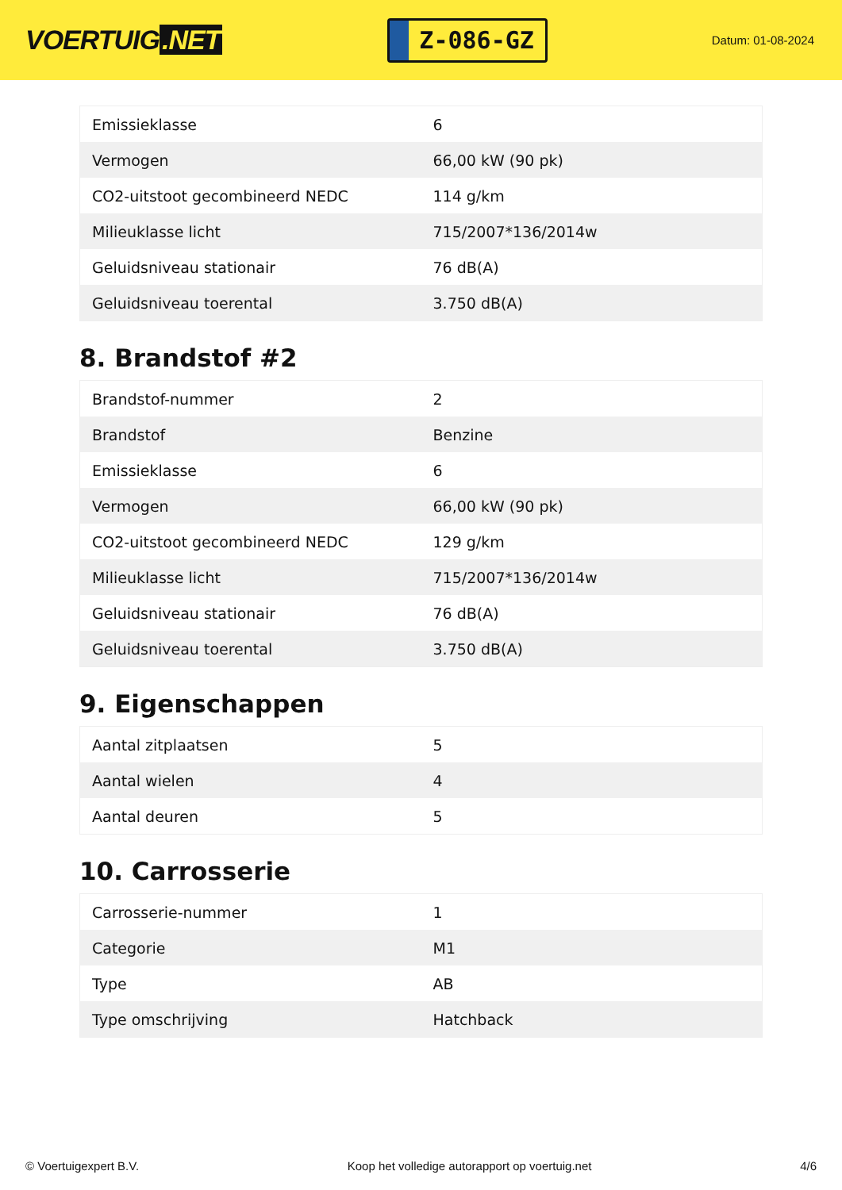VOERTUIG.NET
Z-086-GZ
Datum: 01-08-2024
| Emissieklasse | 6 |
| Vermogen | 66,00 kW (90 pk) |
| CO2-uitstoot gecombineerd NEDC | 114 g/km |
| Milieuklasse licht | 715/2007*136/2014w |
| Geluidsniveau stationair | 76 dB(A) |
| Geluidsniveau toerental | 3.750 dB(A) |
8. Brandstof #2
| Brandstof-nummer | 2 |
| Brandstof | Benzine |
| Emissieklasse | 6 |
| Vermogen | 66,00 kW (90 pk) |
| CO2-uitstoot gecombineerd NEDC | 129 g/km |
| Milieuklasse licht | 715/2007*136/2014w |
| Geluidsniveau stationair | 76 dB(A) |
| Geluidsniveau toerental | 3.750 dB(A) |
9. Eigenschappen
| Aantal zitplaatsen | 5 |
| Aantal wielen | 4 |
| Aantal deuren | 5 |
10. Carrosserie
| Carrosserie-nummer | 1 |
| Categorie | M1 |
| Type | AB |
| Type omschrijving | Hatchback |
© Voertuigexpert B.V. Koop het volledige autorapport op voertuig.net 4/6